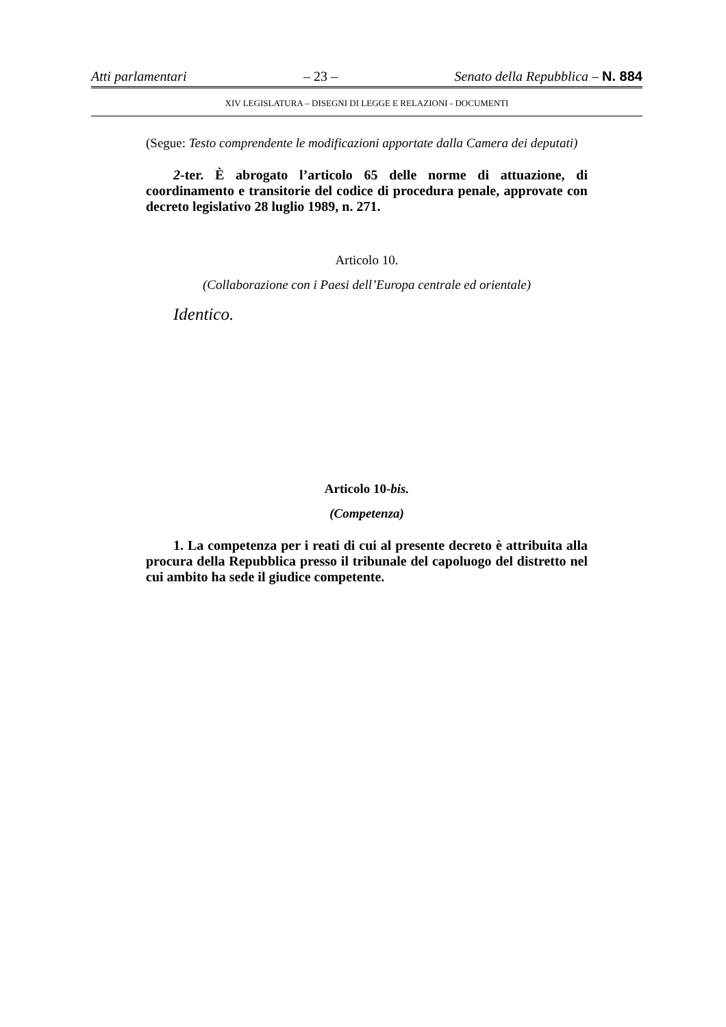Atti parlamentari – 23 – Senato della Repubblica – N. 884
XIV LEGISLATURA – DISEGNI DI LEGGE E RELAZIONI - DOCUMENTI
(Segue: Testo comprendente le modificazioni apportate dalla Camera dei deputati)
2-ter. È abrogato l’articolo 65 delle norme di attuazione, di coordinamento e transitorie del codice di procedura penale, approvate con decreto legislativo 28 luglio 1989, n. 271.
Articolo 10.
(Collaborazione con i Paesi dell’Europa centrale ed orientale)
Identico.
Articolo 10-bis.
(Competenza)
1. La competenza per i reati di cui al presente decreto è attribuita alla procura della Repubblica presso il tribunale del capoluogo del distretto nel cui ambito ha sede il giudice competente.